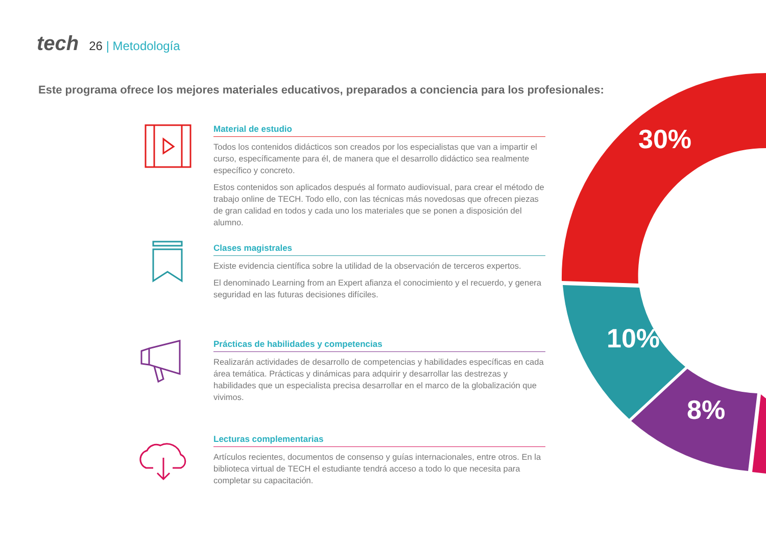tech
26 | Metodología
Este programa ofrece los mejores materiales educativos, preparados a conciencia para los profesionales:
30%
10%
8%
Material de estudio
Todos los contenidos didácticos son creados por los especialistas que van a impartir el curso, específicamente para él, de manera que el desarrollo didáctico sea realmente específico y concreto.
Estos contenidos son aplicados después al formato audiovisual, para crear el método de trabajo online de TECH. Todo ello, con las técnicas más novedosas que ofrecen piezas de gran calidad en todos y cada uno los materiales que se ponen a disposición del alumno.
Clases magistrales
Existe evidencia científica sobre la utilidad de la observación de terceros expertos.
El denominado Learning from an Expert afianza el conocimiento y el recuerdo, y genera seguridad en las futuras decisiones difíciles.
Prácticas de habilidades y competencias
Realizarán actividades de desarrollo de competencias y habilidades específicas en cada área temática. Prácticas y dinámicas para adquirir y desarrollar las destrezas y habilidades que un especialista precisa desarrollar en el marco de la globalización que vivimos.
Lecturas complementarias
Artículos recientes, documentos de consenso y guías internacionales, entre otros. En la biblioteca virtual de TECH el estudiante tendrá acceso a todo lo que necesita para completar su capacitación.